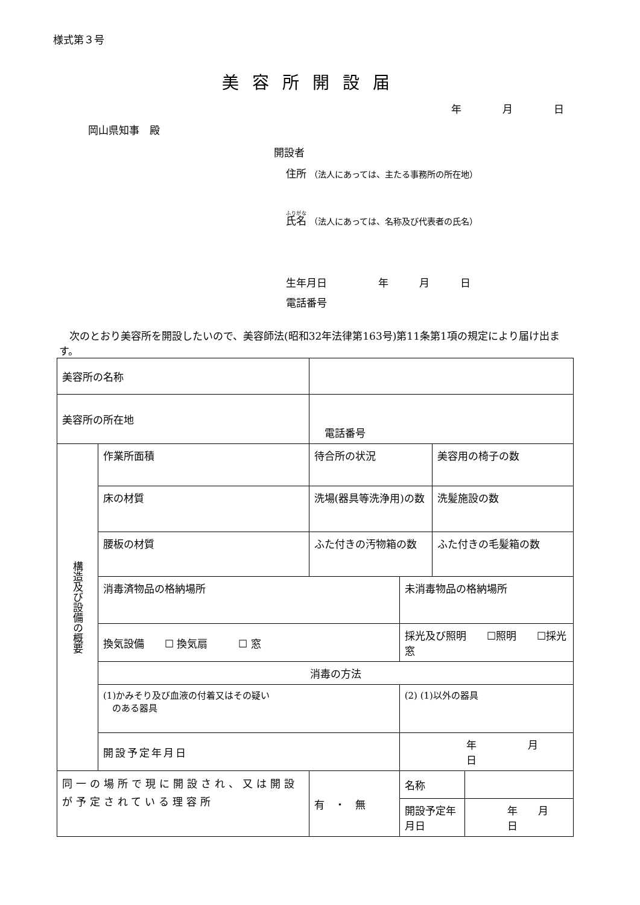様式第３号
美容所開設届
年　　　　月　　　　日
岡山県知事　殿
開設者
住所 （法人にあっては、主たる事務所の所在地）
氏名 （法人にあっては、名称及び代表者の氏名）
生年月日　　　　　年　　　月　　　日
電話番号
　次のとおり美容所を開設したいので、美容師法(昭和32年法律第163号)第11条第1項の規定により届け出ます。
| 美容所の名称 | | | | | | |
| 美容所の所在地 | | 電話番号 | | | | |
| 構造及び設備の概要 | 作業所面積 | | 待合所の状況 | | 美容用の椅子の数 | |
| | 床の材質 | | 洗場(器具等洗浄用)の数 | | 洗髪施設の数 | |
| | 腰板の材質 | | ふた付きの汚物箱の数 | | ふた付きの毛髪箱の数 | |
| | 消毒済物品の格納場所 | | | 未消毒物品の格納場所 | | |
| | 換気設備 ☐ 換気扇 ☐ 窓 | | | 採光及び照明 ☐照明 ☐採光窓 | | |
| | 消毒の方法 | | | | | |
| | (1)かみそり及び血液の付着又はその疑い のある器具 | | | (2) (1)以外の器具 | | |
| | 開設予定年月日 | | | 年 月 日 | | |
| 同一の場所で現に開設され、又は開設が予定されている理容所 | | | 有 ・ 無 | 名称 | | |
| | | | | 開設予定年月日 | | 年 月 日 |